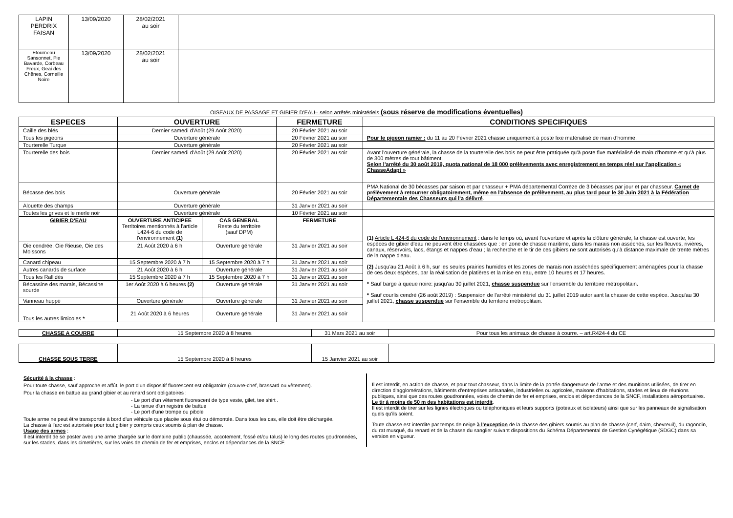| LAPIN PERDRIX FAISAN | 13/09/2020 | 28/02/2021 au soir | |
| Etourneau Sansonnet, Pie Bavarde, Corbeau Freux, Geai des Chênes, Corneille Noire | 13/09/2020 | 28/02/2021 au soir | |
OISEAUX DE PASSAGE ET GIBIER D'EAU– selon arrêtés ministériels (sous réserve de modifications éventuelles)
| ESPECES | OUVERTURE | | FERMETURE | CONDITIONS SPECIFIQUES |
| --- | --- | --- | --- | --- |
| Caille des blés | Dernier samedi d'Août (29 Août 2020) | | 20 Février 2021 au soir | |
| Tous les pigeons | Ouverture générale | | 20 Février 2021 au soir | Pour le pigeon ramier : du 11 au 20 Février 2021 chasse uniquement à poste fixe matérialisé de main d'homme. |
| Tourterelle Turque | Ouverture générale | | 20 Février 2021 au soir | |
| Tourterelle des bois | Dernier samedi d'Août (29 Août 2020) | | 20 Février 2021 au soir | Avant l'ouverture générale, la chasse de la tourterelle des bois ne peut être pratiquée qu'à poste fixe matérialisé de main d'homme et qu'à plus de 300 mètres de tout bâtiment. Selon l'arrêté du 30 août 2019, quota national de 18 000 prélèvements avec enregistrement en temps réel sur l'application « ChasseAdapt » |
| Bécasse des bois | Ouverture générale | | 20 Février 2021 au soir | PMA National de 30 bécasses par saison et par chasseur + PMA départemental Corrèze de 3 bécasses par jour et par chasseur. Carnet de prélèvement à retourner obligatoirement, même en l'absence de prélèvement, au plus tard pour le 30 Juin 2021 à la Fédération Départementale des Chasseurs qui l'a délivré . |
| Alouette des champs | Ouverture générale | | 31 Janvier 2021 au soir | |
| Toutes les grives et le merle noir | Ouverture générale | | 10 Février 2021 au soir | |
| GIBIER D'EAU | OUVERTURE ANTICIPEE Territoires mentionnés à l'article L424-6 du code de l'environnement (1) | CAS GENERAL Reste du territoire (sauf DPM) | FERMETURE | (1) Article L 424-6 du code de l'environnement : dans le temps où, avant l'ouverture et après la clôture générale, la chasse est ouverte, les espèces de gibier d'eau ne peuvent être chassées que : en zone de chasse maritime, dans les marais non asséchés, sur les fleuves, rivières, canaux, réservoirs, lacs, étangs et nappes d'eau ; la recherche et le tir de ces gibiers ne sont autorisés qu'à distance maximale de trente mètres de la nappe d'eau. (2) Jusqu'au 21 Août à 6 h, sur les seules prairies humides et les zones de marais non asséchées spécifiquement aménagées pour la chasse de ces deux espèces, par la réalisation de platières et la mise en eau, entre 10 heures et 17 heures. * Sauf barge à queue noire: jusqu'au 30 juillet 2021, chasse suspendue sur l'ensemble du territoire métropolitain. * Sauf courlis cendré (26 août 2019) : Suspension de l'arrêté ministériel du 31 juillet 2019 autorisant la chasse de cette espèce. Jusqu'au 30 juillet 2021, chasse suspendue sur l'ensemble du territoire métropolitain. |
| Oie cendrée, Oie Rieuse, Oie des Moissons | 21 Août 2020 à 6 h | Ouverture générale | 31 Janvier 2021 au soir | |
| Canard chipeau | 15 Septembre 2020 à 7 h | 15 Septembre 2020 à 7 h | 31 Janvier 2021 au soir | |
| Autres canards de surface | 21 Août 2020 à 6 h | Ouverture générale | 31 Janvier 2021 au soir | |
| Tous les Rallidés | 15 Septembre 2020 à 7 h | 15 Septembre 2020 à 7 h | 31 Janvier 2021 au soir | |
| Bécassine des marais, Bécassine sourde | 1er Août 2020 à 6 heures (2) | Ouverture générale | 31 Janvier 2021 au soir | |
| Vanneau huppé | Ouverture générale | Ouverture générale | 31 Janvier 2021 au soir | |
| Tous les autres limicoles * | 21 Août 2020 à 6 heures | Ouverture générale | 31 Janvier 2021 au soir | |
| CHASSE A COURRE | 15 Septembre 2020 à 8 heures | 31 Mars 2021 au soir | Pour tous les animaux de chasse à courre. – art.R424-4 du CE |
| CHASSE SOUS TERRE | 15 Septembre 2020 à 8 heures | 15 Janvier 2021 au soir | |
Sécurité à la chasse :
Pour toute chasse, sauf approche et affût, le port d'un dispositif fluorescent est obligatoire (couvre-chef, brassard ou vêtement).
Pour la chasse en battue au grand gibier et au renard sont obligatoires :
- Le port d'un vêtement fluorescent de type veste, gilet, tee shirt .
- La tenue d'un registre de battue
- Le port d'une trompe ou pibole
Toute arme ne peut être transportée à bord d'un véhicule que placée sous étui ou démontée. Dans tous les cas, elle doit être déchargée.
La chasse à l'arc est autorisée pour tout gibier y compris ceux soumis à plan de chasse.
Usage des armes :
Il est interdit de se poster avec une arme chargée sur le domaine public (chaussée, accotement, fossé et/ou talus) le long des routes goudronnées, sur les stades, dans les cimetières, sur les voies de chemin de fer et emprises, enclos et dépendances de la SNCF.
Il est interdit, en action de chasse, et pour tout chasseur, dans la limite de la portée dangereuse de l'arme et des munitions utilisées, de tirer en direction d'agglomérations, bâtiments d'entreprises artisanales, industrielles ou agricoles, maisons d'habitations, stades et lieux de réunions publiques, ainsi que des routes goudronnées, voies de chemin de fer et emprises, enclos et dépendances de la SNCF, installations aéroportuaires. Le tir à moins de 50 m des habitations est interdit.
Il est interdit de tirer sur les lignes électriques ou téléphoniques et leurs supports (poteaux et isolateurs) ainsi que sur les panneaux de signalisation quels qu'ils soient.
Toute chasse est interdite par temps de neige à l'exception de la chasse des gibiers soumis au plan de chasse (cerf, daim, chevreuil), du ragondin, du rat musqué, du renard et de la chasse du sanglier suivant dispositions du Schéma Départemental de Gestion Cynégétique (SDGC) dans sa version en vigueur.